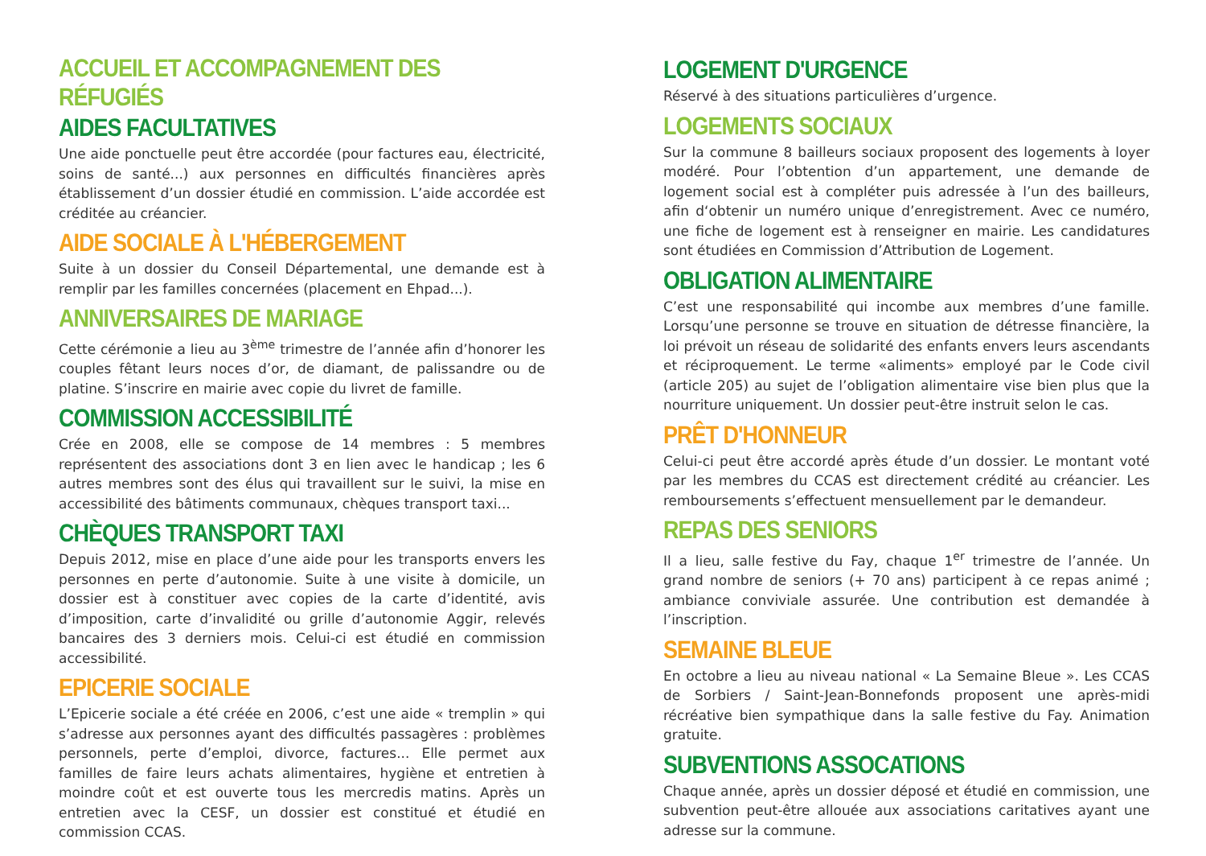ACCUEIL ET ACCOMPAGNEMENT DES RÉFUGIÉS
AIDES FACULTATIVES
Une aide ponctuelle peut être accordée (pour factures eau, électricité, soins de santé...) aux personnes en difficultés financières après établissement d’un dossier étudié en commission. L’aide accordée est créditée au créancier.
AIDE SOCIALE À L'HÉBERGEMENT
Suite à un dossier du Conseil Départemental, une demande est à remplir par les familles concernées (placement en Ehpad...).
ANNIVERSAIRES DE MARIAGE
Cette cérémonie a lieu au 3<sup>ème</sup> trimestre de l’année afin d’honorer les couples fêtant leurs noces d’or, de diamant, de palissandre ou de platine. S’inscrire en mairie avec copie du livret de famille.
COMMISSION ACCESSIBILITÉ
Crée en 2008, elle se compose de 14 membres : 5 membres représentent des associations dont 3 en lien avec le handicap ; les 6 autres membres sont des élus qui travaillent sur le suivi, la mise en accessibilité des bâtiments communaux, chèques transport taxi...
CHÈQUES TRANSPORT TAXI
Depuis 2012, mise en place d’une aide pour les transports envers les personnes en perte d’autonomie. Suite à une visite à domicile, un dossier est à constituer avec copies de la carte d’identité, avis d’imposition, carte d’invalidité ou grille d’autonomie Aggir, relevés bancaires des 3 derniers mois. Celui-ci est étudié en commission accessibilité.
EPICERIE SOCIALE
L’Epicerie sociale a été créée en 2006, c’est une aide « tremplin » qui s’adresse aux personnes ayant des difficultés passagères : problèmes personnels, perte d’emploi, divorce, factures... Elle permet aux familles de faire leurs achats alimentaires, hygiène et entretien à moindre coût et est ouverte tous les mercredis matins. Après un entretien avec la CESF, un dossier est constitué et étudié en commission CCAS.
LOGEMENT D'URGENCE
Réservé à des situations particulières d’urgence.
LOGEMENTS SOCIAUX
Sur la commune 8 bailleurs sociaux proposent des logements à loyer modéré. Pour l’obtention d’un appartement, une demande de logement social est à compléter puis adressée à l’un des bailleurs, afin d‘obtenir un numéro unique d’enregistrement. Avec ce numéro, une fiche de logement est à renseigner en mairie. Les candidatures sont étudiées en Commission d’Attribution de Logement.
OBLIGATION ALIMENTAIRE
C’est une responsabilité qui incombe aux membres d’une famille. Lorsqu’une personne se trouve en situation de détresse financière, la loi prévoit un réseau de solidarité des enfants envers leurs ascendants et réciproquement. Le terme «aliments» employé par le Code civil (article 205) au sujet de l’obligation alimentaire vise bien plus que la nourriture uniquement. Un dossier peut-être instruit selon le cas.
PRÊT D'HONNEUR
Celui-ci peut être accordé après étude d’un dossier. Le montant voté par les membres du CCAS est directement crédité au créancier. Les remboursements s’effectuent mensuellement par le demandeur.
REPAS DES SENIORS
Il a lieu, salle festive du Fay, chaque 1<sup>er</sup> trimestre de l’année. Un grand nombre de seniors (+ 70 ans) participent à ce repas animé ; ambiance conviviale assurée. Une contribution est demandée à l’inscription.
SEMAINE BLEUE
En octobre a lieu au niveau national « La Semaine Bleue ». Les CCAS de Sorbiers / Saint-Jean-Bonnefonds proposent une après-midi récréative bien sympathique dans la salle festive du Fay. Animation gratuite.
SUBVENTIONS ASSOCATIONS
Chaque année, après un dossier déposé et étudié en commission, une subvention peut-être allouée aux associations caritatives ayant une adresse sur la commune.